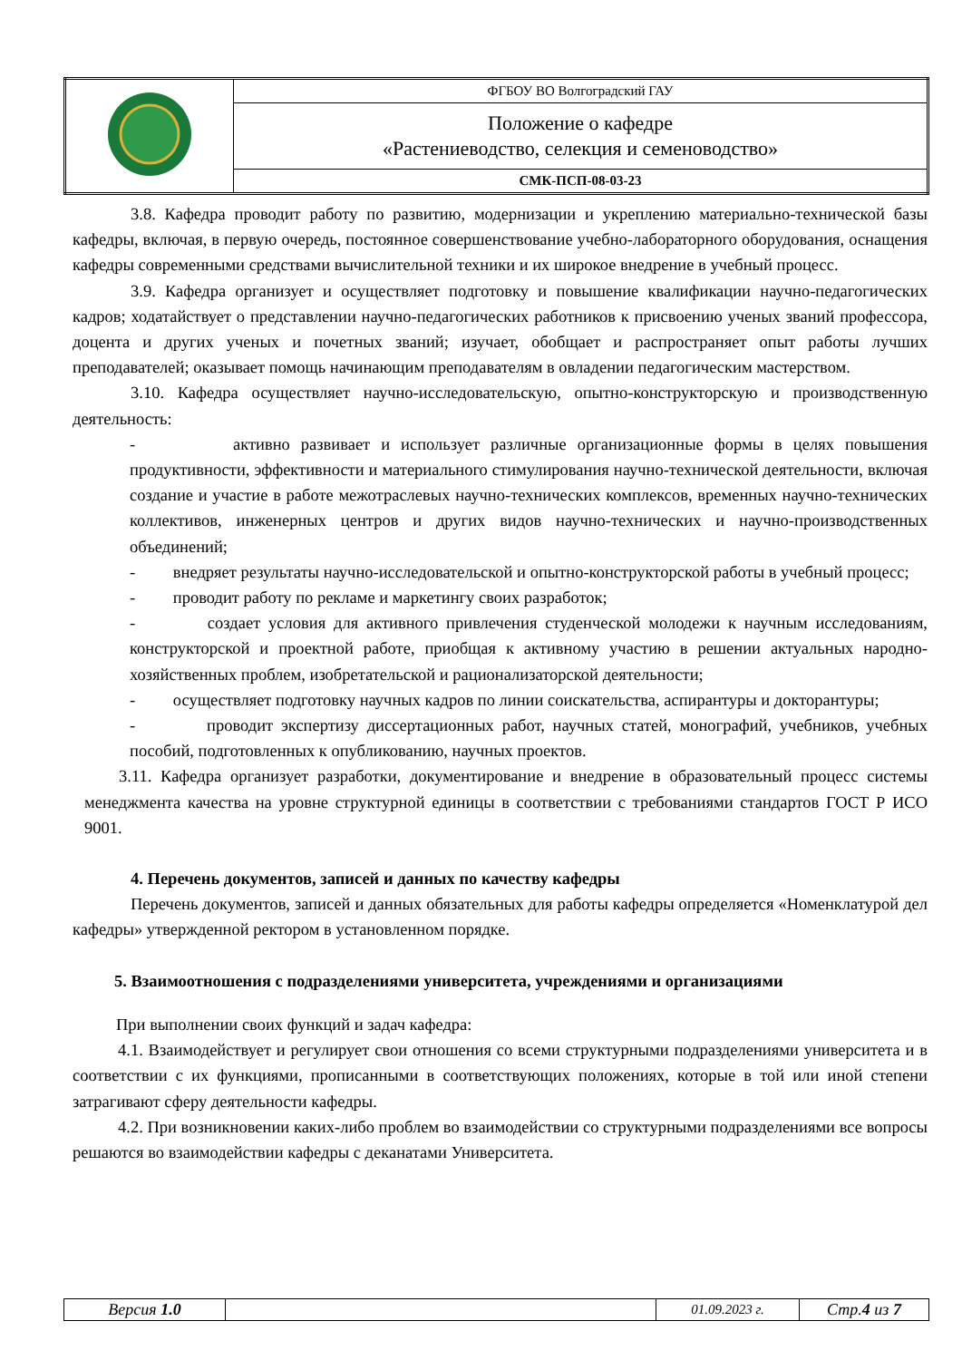| | ФГБОУ ВО Волгоградский ГАУ |
| | Положение о кафедре «Растениеводство, селекция и семеноводство» |
| | СМК-ПСП-08-03-23 |
3.8. Кафедра проводит работу по развитию, модернизации и укреплению материально-технической базы кафедры, включая, в первую очередь, постоянное совершенствование учебно-лабораторного оборудования, оснащения кафедры современными средствами вычислительной техники и их широкое внедрение в учебный процесс.
3.9. Кафедра организует и осуществляет подготовку и повышение квалификации научно-педагогических кадров; ходатайствует о представлении научно-педагогических работников к присвоению ученых званий профессора, доцента и других ученых и почетных званий; изучает, обобщает и распространяет опыт работы лучших преподавателей; оказывает помощь начинающим преподавателям в овладении педагогическим мастерством.
3.10. Кафедра осуществляет научно-исследовательскую, опытно-конструкторскую и производственную деятельность:
- активно развивает и использует различные организационные формы в целях повышения продуктивности, эффективности и материального стимулирования научно-технической деятельности, включая создание и участие в работе межотраслевых научно-технических комплексов, временных научно-технических коллективов, инженерных центров и других видов научно-технических и научно-производственных объединений;
- внедряет результаты научно-исследовательской и опытно-конструкторской работы в учебный процесс;
- проводит работу по рекламе и маркетингу своих разработок;
- создает условия для активного привлечения студенческой молодежи к научным исследованиям, конструкторской и проектной работе, приобщая к активному участию в решении актуальных народно-хозяйственных проблем, изобретательской и рационализаторской деятельности;
- осуществляет подготовку научных кадров по линии соискательства, аспирантуры и докторантуры;
- проводит экспертизу диссертационных работ, научных статей, монографий, учебников, учебных пособий, подготовленных к опубликованию, научных проектов.
3.11. Кафедра организует разработки, документирование и внедрение в образовательный процесс системы менеджмента качества на уровне структурной единицы в соответствии с требованиями стандартов ГОСТ Р ИСО 9001.
4. Перечень документов, записей и данных по качеству кафедры
Перечень документов, записей и данных обязательных для работы кафедры определяется «Номенклатурой дел кафедры» утвержденной ректором в установленном порядке.
5. Взаимоотношения с подразделениями университета, учреждениями и организациями
При выполнении своих функций и задач кафедра:
4.1. Взаимодействует и регулирует свои отношения со всеми структурными подразделениями университета и в соответствии с их функциями, прописанными в соответствующих положениях, которые в той или иной степени затрагивают сферу деятельности кафедры.
4.2. При возникновении каких-либо проблем во взаимодействии со структурными подразделениями все вопросы решаются во взаимодействии кафедры с деканатами Университета.
| Версия 1.0 | | 01.09.2023 г. | Стр. 4 из 7 |